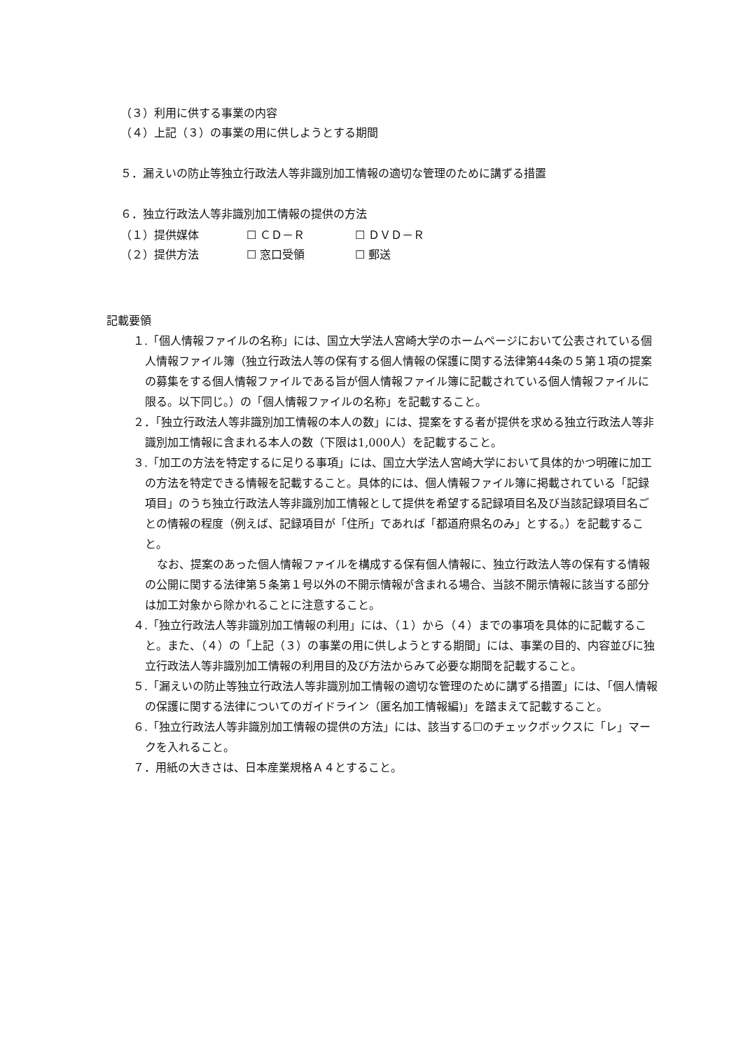（３）利用に供する事業の内容
（４）上記（３）の事業の用に供しようとする期間
５．漏えいの防止等独立行政法人等非識別加工情報の適切な管理のために講ずる措置
６．独立行政法人等非識別加工情報の提供の方法
| （１）提供媒体 | ☐ ＣＤ－Ｒ | ☐ ＤＶＤ－Ｒ |
| （２）提供方法 | ☐ 窓口受領 | ☐ 郵送 |
記載要領
１.「個人情報ファイルの名称」には、国立大学法人宮崎大学のホームページにおいて公表されている個人情報ファイル簿（独立行政法人等の保有する個人情報の保護に関する法律第44条の５第１項の提案の募集をする個人情報ファイルである旨が個人情報ファイル簿に記載されている個人情報ファイルに限る。以下同じ。）の「個人情報ファイルの名称」を記載すること。
２．「独立行政法人等非識別加工情報の本人の数」には、提案をする者が提供を求める独立行政法人等非識別加工情報に含まれる本人の数（下限は1,000人）を記載すること。
３.「加工の方法を特定するに足りる事項」には、国立大学法人宮崎大学において具体的かつ明確に加工の方法を特定できる情報を記載すること。具体的には、個人情報ファイル簿に掲載されている「記録項目」のうち独立行政法人等非識別加工情報として提供を希望する記録項目名及び当該記録項目名ごとの情報の程度（例えば、記録項目が「住所」であれば「都道府県名のみ」とする。）を記載すること。
なお、提案のあった個人情報ファイルを構成する保有個人情報に、独立行政法人等の保有する情報の公開に関する法律第５条第１号以外の不開示情報が含まれる場合、当該不開示情報に該当する部分は加工対象から除かれることに注意すること。
４.「独立行政法人等非識別加工情報の利用」には、（１）から（４）までの事項を具体的に記載すること。また、（４）の「上記（３）の事業の用に供しようとする期間」には、事業の目的、内容並びに独立行政法人等非識別加工情報の利用目的及び方法からみて必要な期間を記載すること。
５.「漏えいの防止等独立行政法人等非識別加工情報の適切な管理のために講ずる措置」には、「個人情報の保護に関する法律についてのガイドライン（匿名加工情報編)」を踏まえて記載すること。
６.「独立行政法人等非識別加工情報の提供の方法」には、該当する☐のチェックボックスに「レ」マークを入れること。
７．用紙の大きさは、日本産業規格Ａ４とすること。